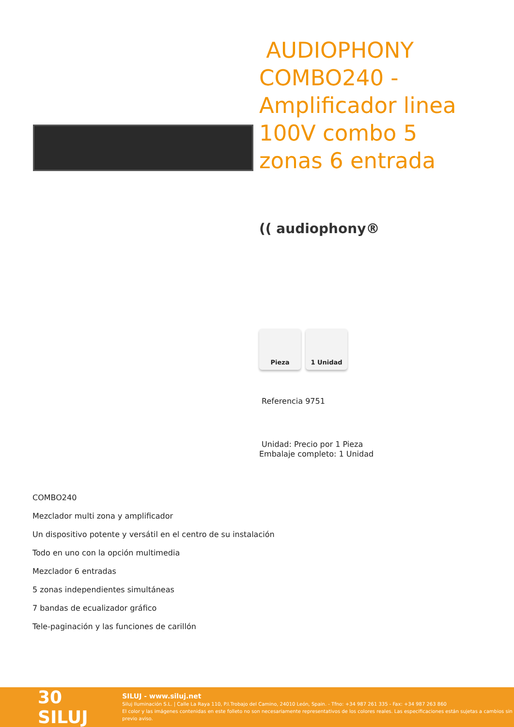AUDIOPHONY COMBO240 - Amplificador linea 100V combo 5 zonas 6 entrada
(( audiophony®
Pieza 1 Unidad
Referencia 9751
Unidad: Precio por 1 Pieza
Embalaje completo: 1 Unidad
COMBO240
Mezclador multi zona y amplificador
Un dispositivo potente y versátil en el centro de su instalación
Todo en uno con la opción multimedia
Mezclador 6 entradas
5 zonas independientes simultáneas
7 bandas de ecualizador gráfico
Tele-paginación y las funciones de carillón
30 SILUJ
SILUJ - www.siluj.net
Siluj Iluminación S.L. | Calle La Raya 110, P.I.Trobajo del Camino, 24010 León, Spain. - Tfno: +34 987 261 335 - Fax: +34 987 263 860
El color y las imágenes contenidas en este folleto no son necesariamente representativos de los colores reales. Las especificaciones están sujetas a cambios sin previo aviso.